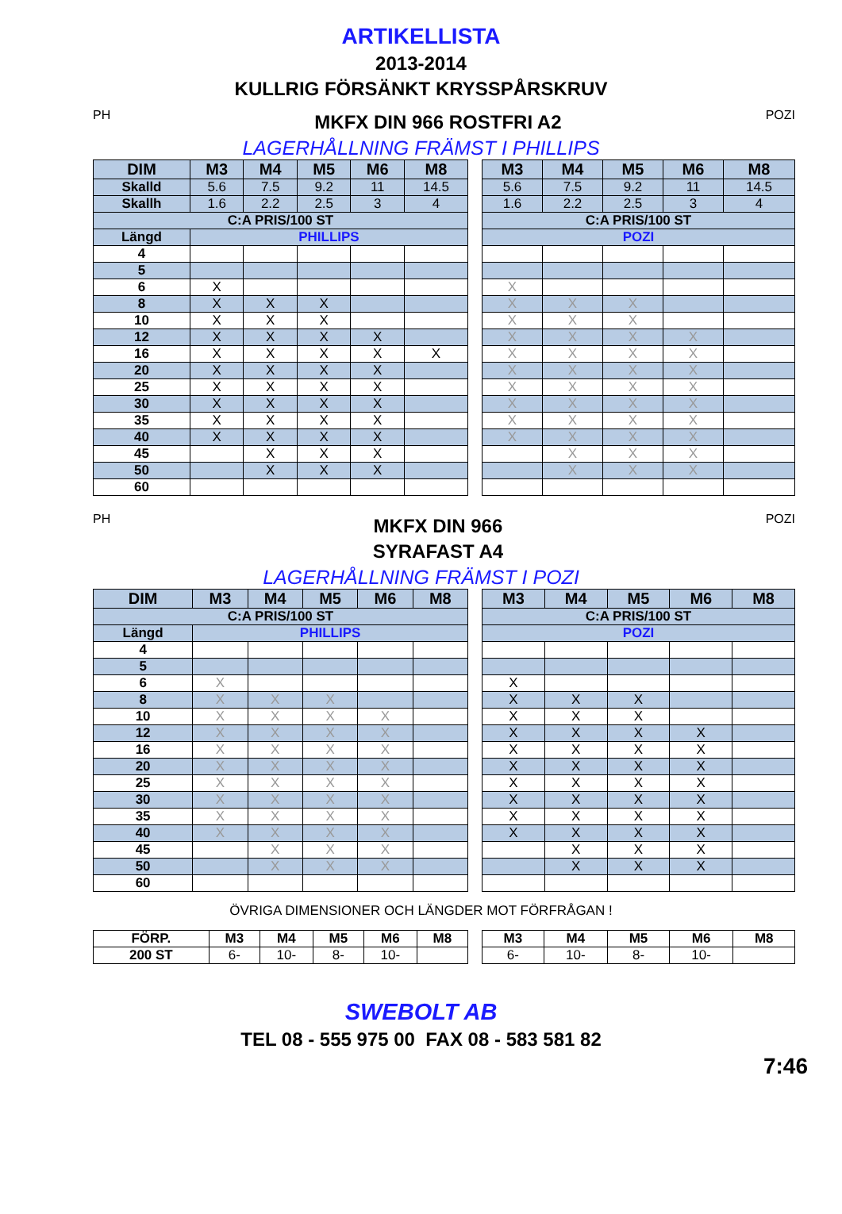ARTIKELLISTA
2013-2014
KULLRIG FÖRSÄNKT KRYSSPÅRSKRUV
PH
MKFX DIN 966 ROSTFRI A2
POZI
LAGERHÅLLNING FRÄMST I PHILLIPS
| DIM | M3 | M4 | M5 | M6 | M8 |
| --- | --- | --- | --- | --- | --- |
| Skalld | 5.6 | 7.5 | 9.2 | 11 | 14.5 |
| Skallh | 1.6 | 2.2 | 2.5 | 3 | 4 |
| C:A PRIS/100 ST | | | | | |
| Längd | PHILLIPS | | | | |
| 4 | | | | | |
| 5 | | | | | |
| 6 | X | | | | |
| 8 | X | X | X | | |
| 10 | X | X | X | | |
| 12 | X | X | X | X | |
| 16 | X | X | X | X | X |
| 20 | X | X | X | X | |
| 25 | X | X | X | X | |
| 30 | X | X | X | X | |
| 35 | X | X | X | X | |
| 40 | X | X | X | X | |
| 45 | | X | X | X | |
| 50 | | X | X | X | |
| 60 | | | | | |
| M3 | M4 | M5 | M6 | M8 |
| --- | --- | --- | --- | --- |
| 5.6 | 7.5 | 9.2 | 11 | 14.5 |
| 1.6 | 2.2 | 2.5 | 3 | 4 |
| C:A PRIS/100 ST | | | | |
| POZI | | | | |
| X | | | | |
| X | X | X | | |
| X | X | X | | |
| X | X | X | X | |
| X | X | X | X | |
| X | X | X | X | |
| X | X | X | X | |
| X | X | X | X | |
| X | X | X | X | |
| X | X | X | X | |
| | X | X | X | |
| | X | X | X | |
PH
MKFX DIN 966
SYRAFAST A4
POZI
LAGERHÅLLNING FRÄMST I POZI
| DIM | M3 | M4 | M5 | M6 | M8 |
| --- | --- | --- | --- | --- | --- |
| C:A PRIS/100 ST | | | | | |
| Längd | PHILLIPS | | | | |
| 4 | | | | | |
| 5 | | | | | |
| 6 | X | | | | |
| 8 | X | X | X | | |
| 10 | X | X | X | X | |
| 12 | X | X | X | X | |
| 16 | X | X | X | X | |
| 20 | X | X | X | X | |
| 25 | X | X | X | X | |
| 30 | X | X | X | X | |
| 35 | X | X | X | X | |
| 40 | X | X | X | X | |
| 45 | | X | X | X | |
| 50 | | X | X | X | |
| 60 | | | | | |
| M3 | M4 | M5 | M6 | M8 |
| --- | --- | --- | --- | --- |
| C:A PRIS/100 ST | | | | |
| POZI | | | | |
| X | | | | |
| X | X | X | | |
| X | X | X | | |
| X | X | X | X | |
| X | X | X | X | |
| X | X | X | X | |
| X | X | X | X | |
| X | X | X | X | |
| X | X | X | X | |
| X | X | X | X | |
| | X | X | X | |
| | X | X | X | |
ÖVRIGA DIMENSIONER OCH LÄNGDER MOT FÖRFRÅGAN !
| FÖRP. | M3 | M4 | M5 | M6 | M8 |
| 200 ST | 6- | 10- | 8- | 10- | |
| M3 | M4 | M5 | M6 | M8 |
| 6- | 10- | 8- | 10- | |
SWEBOLT AB
TEL 08 - 555 975 00 FAX 08 - 583 581 82
7:46